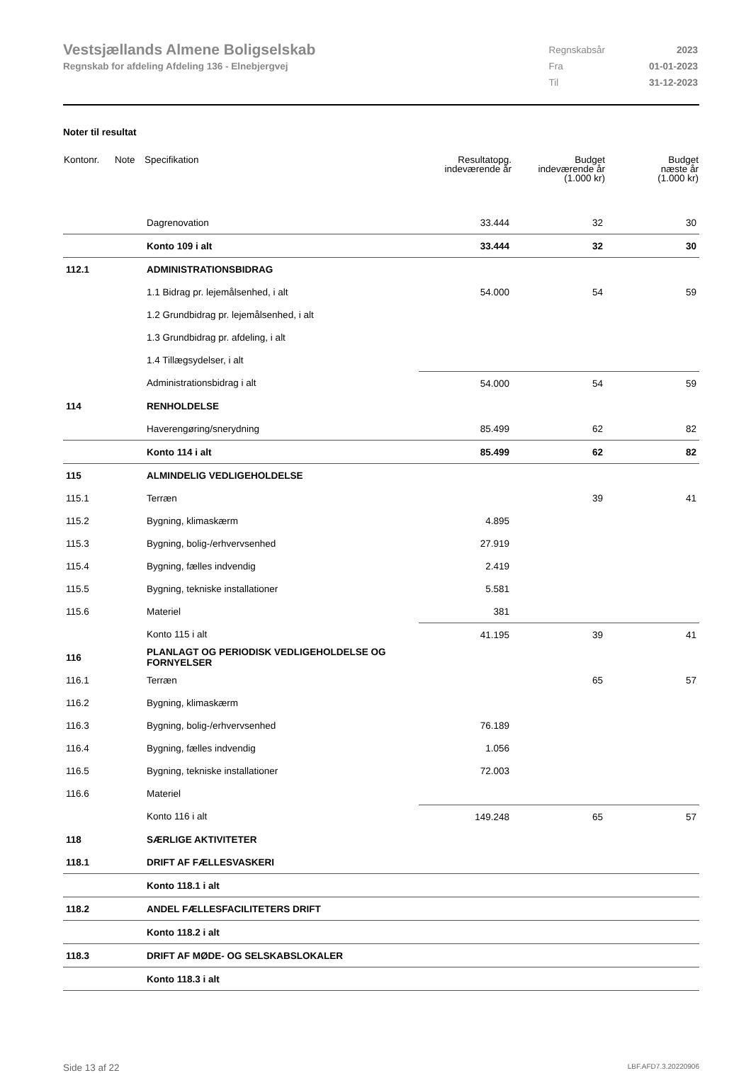Vestsjællands Almene Boligselskab
Regnskab for afdeling Afdeling 136 - Elnebjergvej
| Regnskabsår | 2023 |
| Fra | 01-01-2023 |
| Til | 31-12-2023 |
Noter til resultat
| Kontonr. | Note | Specifikation | Resultatopg. indeværende år | Budget indeværende år (1.000 kr) | Budget næste år (1.000 kr) |
| --- | --- | --- | --- | --- | --- |
| | | Dagrenovation | 33.444 | 32 | 30 |
| | | Konto 109 i alt | 33.444 | 32 | 30 |
| 112.1 | | ADMINISTRATIONSBIDRAG | | | |
| | | 1.1 Bidrag pr. lejemålsenhed, i alt | 54.000 | 54 | 59 |
| | | 1.2 Grundbidrag pr. lejemålsenhed, i alt | | | |
| | | 1.3 Grundbidrag pr. afdeling, i alt | | | |
| | | 1.4 Tillægsydelser, i alt | | | |
| | | Administrationsbidrag i alt | 54.000 | 54 | 59 |
| 114 | | RENHOLDELSE | | | |
| | | Haverengøring/snerydning | 85.499 | 62 | 82 |
| | | Konto 114 i alt | 85.499 | 62 | 82 |
| 115 | | ALMINDELIG VEDLIGEHOLDELSE | | | |
| 115.1 | | Terræn | | 39 | 41 |
| 115.2 | | Bygning, klimaskærm | 4.895 | | |
| 115.3 | | Bygning, bolig-/erhvervsenhed | 27.919 | | |
| 115.4 | | Bygning, fælles indvendig | 2.419 | | |
| 115.5 | | Bygning, tekniske installationer | 5.581 | | |
| 115.6 | | Materiel | 381 | | |
| | | Konto 115 i alt | 41.195 | 39 | 41 |
| 116 | | PLANLAGT OG PERIODISK VEDLIGEHOLDELSE OG FORNYELSER | | | |
| 116.1 | | Terræn | | 65 | 57 |
| 116.2 | | Bygning, klimaskærm | | | |
| 116.3 | | Bygning, bolig-/erhvervsenhed | 76.189 | | |
| 116.4 | | Bygning, fælles indvendig | 1.056 | | |
| 116.5 | | Bygning, tekniske installationer | 72.003 | | |
| 116.6 | | Materiel | | | |
| | | Konto 116 i alt | 149.248 | 65 | 57 |
| 118 | | SÆRLIGE AKTIVITETER | | | |
| 118.1 | | DRIFT AF FÆLLESVASKERI | | | |
| | | Konto 118.1 i alt | | | |
| 118.2 | | ANDEL FÆLLESFACILITETERS DRIFT | | | |
| | | Konto 118.2 i alt | | | |
| 118.3 | | DRIFT AF MØDE- OG SELSKABSLOKALER | | | |
| | | Konto 118.3 i alt | | | |
Side 13 af 22 LBF.AFD7.3.20220906